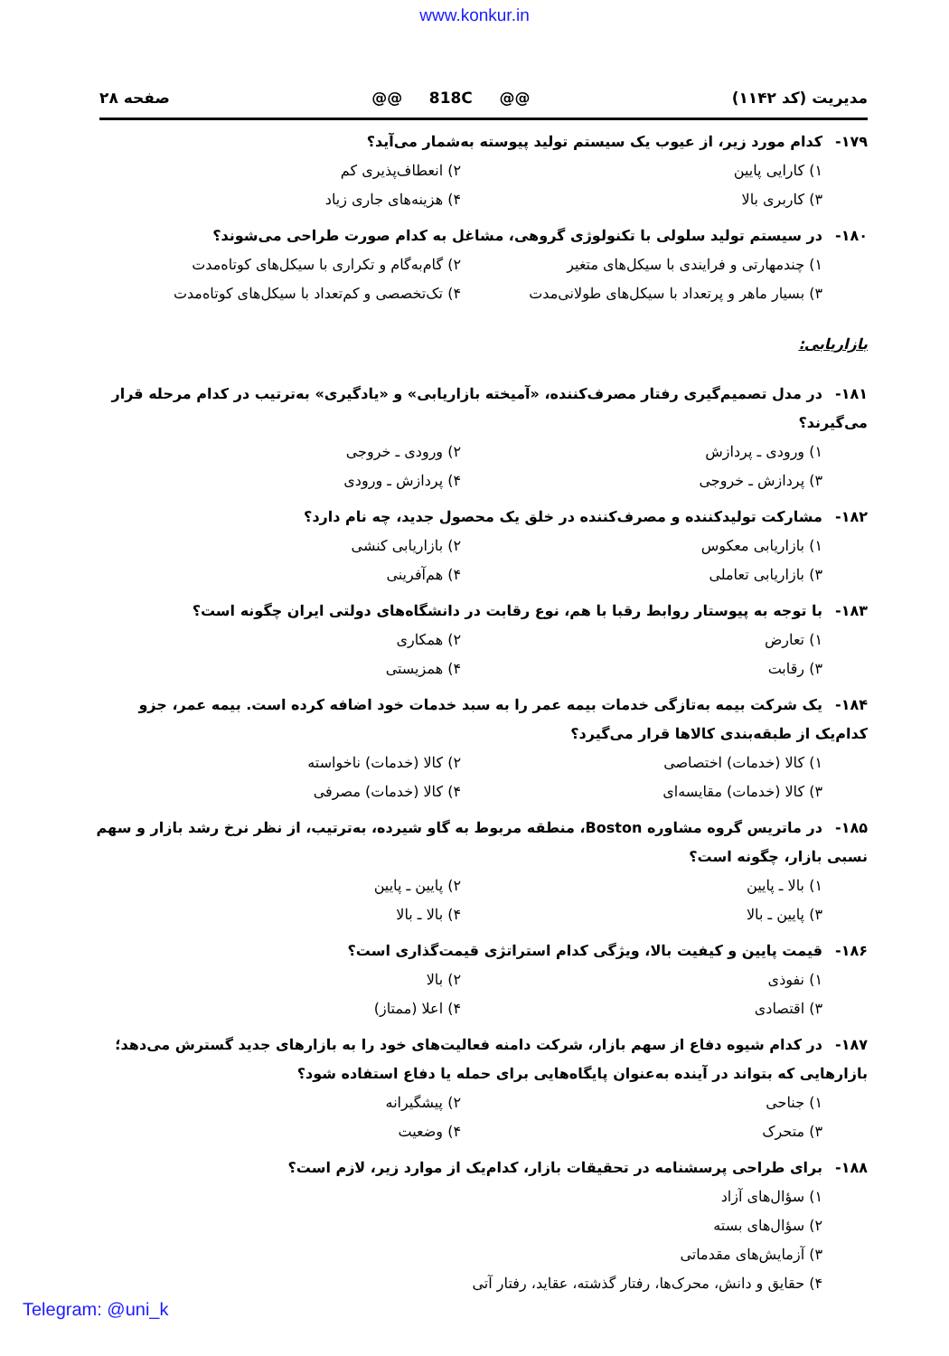www.konkur.in
مدیریت (کد ۱۱۴۲) @@ 818C @@ صفحه ۲۸
۱۷۹- کدام مورد زیر، از عیوب یک سیستم تولید پیوسته به‌شمار می‌آید؟
۱) کارایی پایین ۲) انعطاف‌پذیری کم
۳) کاربری بالا ۴) هزینه‌های جاری زیاد
۱۸۰- در سیستم تولید سلولی با تکنولوژی گروهی، مشاغل به کدام صورت طراحی می‌شوند؟
۱) چندمهارتی و فرایندی با سیکل‌های متغیر ۲) گام‌به‌گام و تکراری با سیکل‌های کوتاه‌مدت
۳) بسیار ماهر و پرتعداد با سیکل‌های طولانی‌مدت ۴) تک‌تخصصی و کم‌تعداد با سیکل‌های کوتاه‌مدت
بازاریابی:
۱۸۱- در مدل تصمیم‌گیری رفتار مصرف‌کننده، «آمیخته بازاریابی» و «یادگیری» به‌ترتیب در کدام مرحله قرار می‌گیرند؟
۱) ورودی ـ پردازش ۲) ورودی ـ خروجی
۳) پردازش ـ خروجی ۴) پردازش ـ ورودی
۱۸۲- مشارکت تولیدکننده و مصرف‌کننده در خلق یک محصول جدید، چه نام دارد؟
۱) بازاریابی معکوس ۲) بازاریابی کنشی
۳) بازاریابی تعاملی ۴) هم‌آفرینی
۱۸۳- با توجه به پیوستار روابط رقبا با هم، نوع رقابت در دانشگاه‌های دولتی ایران چگونه است؟
۱) تعارض ۲) همکاری
۳) رقابت ۴) همزیستی
۱۸۴- یک شرکت بیمه به‌تازگی خدمات بیمه عمر را به سبد خدمات خود اضافه کرده است. بیمه عمر، جزو کدام‌یک از طبقه‌بندی کالاها قرار می‌گیرد؟
۱) کالا (خدمات) اختصاصی ۲) کالا (خدمات) ناخواسته
۳) کالا (خدمات) مقایسه‌ای ۴) کالا (خدمات) مصرفی
۱۸۵- در ماتریس گروه مشاوره Boston، منطقه مربوط به گاو شیرده، به‌ترتیب، از نظر نرخ رشد بازار و سهم نسبی بازار، چگونه است؟
۱) بالا ـ پایین ۲) پایین ـ پایین
۳) پایین ـ بالا ۴) بالا ـ بالا
۱۸۶- قیمت پایین و کیفیت بالا، ویژگی کدام استراتژی قیمت‌گذاری است؟
۱) نفوذی ۲) بالا
۳) اقتصادی ۴) اعلا (ممتاز)
۱۸۷- در کدام شیوه دفاع از سهم بازار، شرکت دامنه فعالیت‌های خود را به بازارهای جدید گسترش می‌دهد؛ بازارهایی که بتواند در آینده به‌عنوان پایگاه‌هایی برای حمله یا دفاع استفاده شود؟
۱) جناحی ۲) پیشگیرانه
۳) متحرک ۴) وضعیت
۱۸۸- برای طراحی پرسشنامه در تحقیقات بازار، کدام‌یک از موارد زیر، لازم است؟
۱) سؤال‌های آزاد
۲) سؤال‌های بسته
۳) آزمایش‌های مقدماتی
۴) حقایق و دانش، محرک‌ها، رفتار گذشته، عقاید، رفتار آتی
Telegram: @uni_k